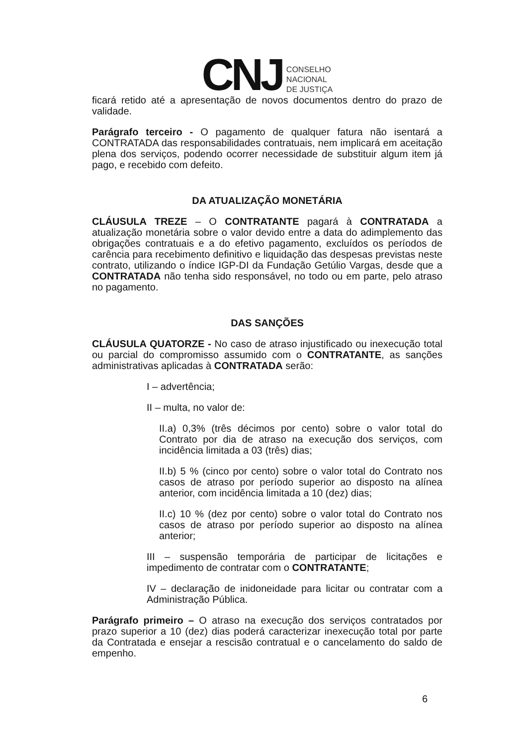CNJ
CONSELHO
NACIONAL
DE JUSTIÇA
ficará retido até a apresentação de novos documentos dentro do prazo de validade.
Parágrafo terceiro - O pagamento de qualquer fatura não isentará a CONTRATADA das responsabilidades contratuais, nem implicará em aceitação plena dos serviços, podendo ocorrer necessidade de substituir algum item já pago, e recebido com defeito.
DA ATUALIZAÇÃO MONETÁRIA
CLÁUSULA TREZE – O CONTRATANTE pagará à CONTRATADA a atualização monetária sobre o valor devido entre a data do adimplemento das obrigações contratuais e a do efetivo pagamento, excluídos os períodos de carência para recebimento definitivo e liquidação das despesas previstas neste contrato, utilizando o índice IGP-DI da Fundação Getúlio Vargas, desde que a CONTRATADA não tenha sido responsável, no todo ou em parte, pelo atraso no pagamento.
DAS SANÇÕES
CLÁUSULA QUATORZE - No caso de atraso injustificado ou inexecução total ou parcial do compromisso assumido com o CONTRATANTE, as sanções administrativas aplicadas à CONTRATADA serão:
I – advertência;
II – multa, no valor de:
II.a) 0,3% (três décimos por cento) sobre o valor total do Contrato por dia de atraso na execução dos serviços, com incidência limitada a 03 (três) dias;
II.b) 5 % (cinco por cento) sobre o valor total do Contrato nos casos de atraso por período superior ao disposto na alínea anterior, com incidência limitada a 10 (dez) dias;
II.c) 10 % (dez por cento) sobre o valor total do Contrato nos casos de atraso por período superior ao disposto na alínea anterior;
III – suspensão temporária de participar de licitações e impedimento de contratar com o CONTRATANTE;
IV – declaração de inidoneidade para licitar ou contratar com a Administração Pública.
Parágrafo primeiro – O atraso na execução dos serviços contratados por prazo superior a 10 (dez) dias poderá caracterizar inexecução total por parte da Contratada e ensejar a rescisão contratual e o cancelamento do saldo de empenho.
6